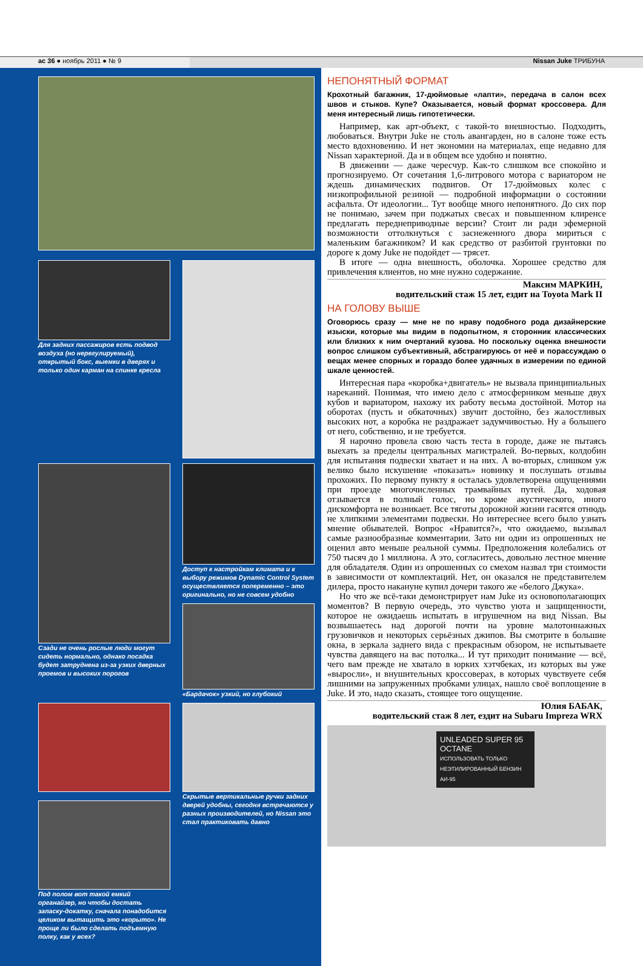ас 36 ● ноябрь 2011 ● № 9 Nissan Juke ТРИБУНА
Для задних пассажиров есть подвод воздуха (но нерегулируемый), открытый бокс, выемки в дверях и только один карман на спинке кресла
Сзади не очень рослые люди могут сидеть нормально, однако посадка будет затруднена из-за узких дверных проемов и высоких порогов
Доступ к настройкам климата и к выбору режимов Dynamic Control System осуществляется попеременно – это оригинально, но не совсем удобно
«Бардачок» узкий, но глубокий
Под полом вот такой емкий органайзер, но чтобы достать запаску-докатку, сначала понадобится целиком вытащить это «корыто». Не проще ли было сделать подъемную полку, как у всех?
Скрытые вертикальные ручки задних дверей удобны, сегодня встречаются у разных производителей, но Nissan это стал практиковать давно
НЕПОНЯТНЫЙ ФОРМАТ
Крохотный багажник, 17-дюймовые «лапти», передача в салон всех швов и стыков. Купе? Оказывается, новый формат кроссовера. Для меня интересный лишь гипотетически.
Например, как арт-объект, с такой-то внешностью. Подходить, любоваться. Внутри Juke не столь авангарден, но в салоне тоже есть место вдохновению. И нет экономии на материалах, еще недавно для Nissan характерной. Да и в общем все удобно и понятно.
В движении — даже чересчур. Как-то слишком все спокойно и прогнозируемо. От сочетания 1,6-литрового мотора с вариатором не ждешь динамических подвигов. От 17-дюймовых колес с низкопрофильной резиной — подробной информации о состоянии асфальта. От идеологии... Тут вообще много непонятного. До сих пор не понимаю, зачем при поджатых свесах и повышенном клиренсе предлагать переднеприводные версии? Стоит ли ради эфемерной возможности оттолкнуться с заснеженного двора мириться с маленьким багажником? И как средство от разбитой грунтовки по дороге к дому Juke не подойдет — трясет.
В итоге — одна внешность, оболочка. Хорошее средство для привлечения клиентов, но мне нужно содержание.
Максим МАРКИН,
водительский стаж 15 лет, ездит на Toyota Mark II
НА ГОЛОВУ ВЫШЕ
Оговорюсь сразу — мне не по нраву подобного рода дизайнерские изыски, которые мы видим в подопытном, я сторонник классических или близких к ним очертаний кузова. Но поскольку оценка внешности вопрос слишком субъективный, абстрагируюсь от неё и порассуждаю о вещах менее спорных и гораздо более удачных в измерении по единой шкале ценностей.
Интересная пара «коробка+двигатель» не вызвала принципиальных нареканий. Понимая, что имею дело с атмосферником меньше двух кубов и вариатором, нахожу их работу весьма достойной. Мотор на оборотах (пусть и обкаточных) звучит достойно, без жалостливых высоких нот, а коробка не раздражает задумчивостью. Ну а большего от него, собственно, и не требуется.
Я нарочно провела свою часть теста в городе, даже не пытаясь выехать за пределы центральных магистралей. Во-первых, колдобин для испытания подвески хватает и на них. А во-вторых, слишком уж велико было искушение «показать» новинку и послушать отзывы прохожих. По первому пункту я осталась удовлетворена ощущениями при проезде многочисленных трамвайных путей. Да, ходовая отзывается в полный голос, но кроме акустического, иного дискомфорта не возникает. Все тяготы дорожной жизни гасятся отнюдь не хлипкими элементами подвески. Но интереснее всего было узнать мнение обывателей. Вопрос «Нравится?», что ожидаемо, вызывал самые разнообразные комментарии. Зато ни один из опрошенных не оценил авто меньше реальной суммы. Предположения колебались от 750 тысяч до 1 миллиона. А это, согласитесь, довольно лестное мнение для обладателя. Один из опрошенных со смехом назвал три стоимости в зависимости от комплектаций. Нет, он оказался не представителем дилера, просто накануне купил дочери такого же «белого Джука».
Но что же всё-таки демонстрирует нам Juke из основополагающих моментов? В первую очередь, это чувство уюта и защищенности, которое не ожидаешь испытать в игрушечном на вид Nissan. Вы возвышаетесь над дорогой почти на уровне малотоннажных грузовичков и некоторых серьёзных джипов. Вы смотрите в большие окна, в зеркала заднего вида с прекрасным обзором, не испытываете чувства давящего на вас потолка... И тут приходит понимание — всё, чего вам прежде не хватало в юрких хэтчбеках, из которых вы уже «выросли», и внушительных кроссоверах, в которых чувствуете себя лишними на запруженных пробками улицах, нашло своё воплощение в Juke. И это, надо сказать, стоящее того ощущение.
Юлия БАБАК,
водительский стаж 8 лет, ездит на Subaru Impreza WRX
UNLEADED SUPER 95 OCTANE
ИСПОЛЬЗОВАТЬ ТОЛЬКО НЕЭТИЛИРОВАННЫЙ БЕНЗИН АИ-95